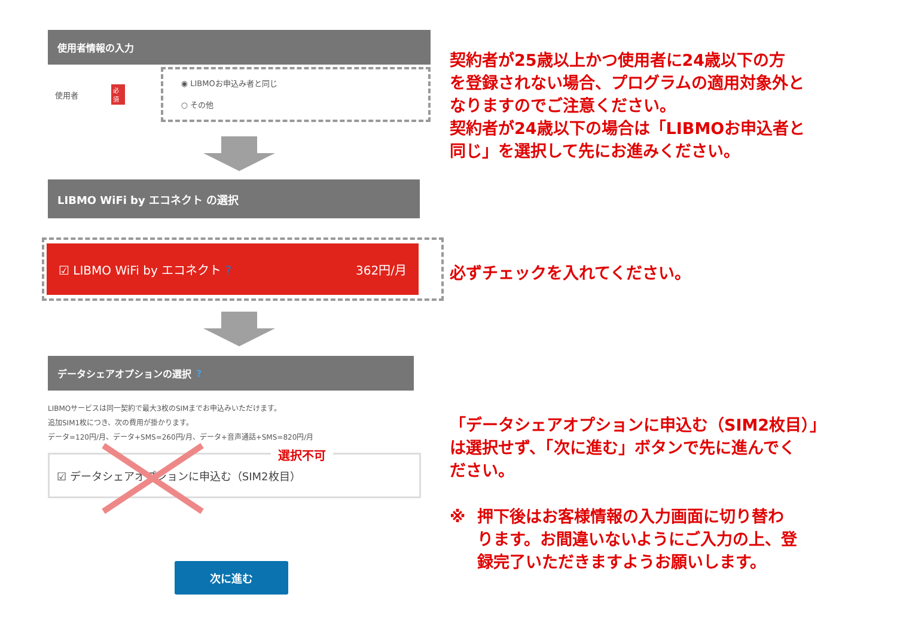使用者情報の入力
使用者
必須
◉ LIBMOお申込み者と同じ
○ その他
LIBMO WiFi by エコネクト の選択
☑ LIBMO WiFi by エコネクト ? 362円/月
データシェアオプションの選択 ?
LIBMOサービスは同一契約で最大3枚のSIMまでお申込みいただけます。
追加SIM1枚につき、次の費用が掛かります。
データ=120円/月、データ+SMS=260円/月、データ+音声通話+SMS=820円/月
☑ データシェアオプションに申込む（SIM2枚目）
選択不可
次に進む
契約者が25歳以上かつ使用者に24歳以下の方
を登録されない場合、プログラムの適用対象外と
なりますのでご注意ください。
契約者が24歳以下の場合は「LIBMOお申込者と
同じ」を選択して先にお進みください。
必ずチェックを入れてください。
「データシェアオプションに申込む（SIM2枚目）」
は選択せず、「次に進む」ボタンで先に進んでく
ださい。
※ 押下後はお客様情報の入力画面に切り替わ
ります。お間違いないようにご入力の上、登
録完了いただきますようお願いします。